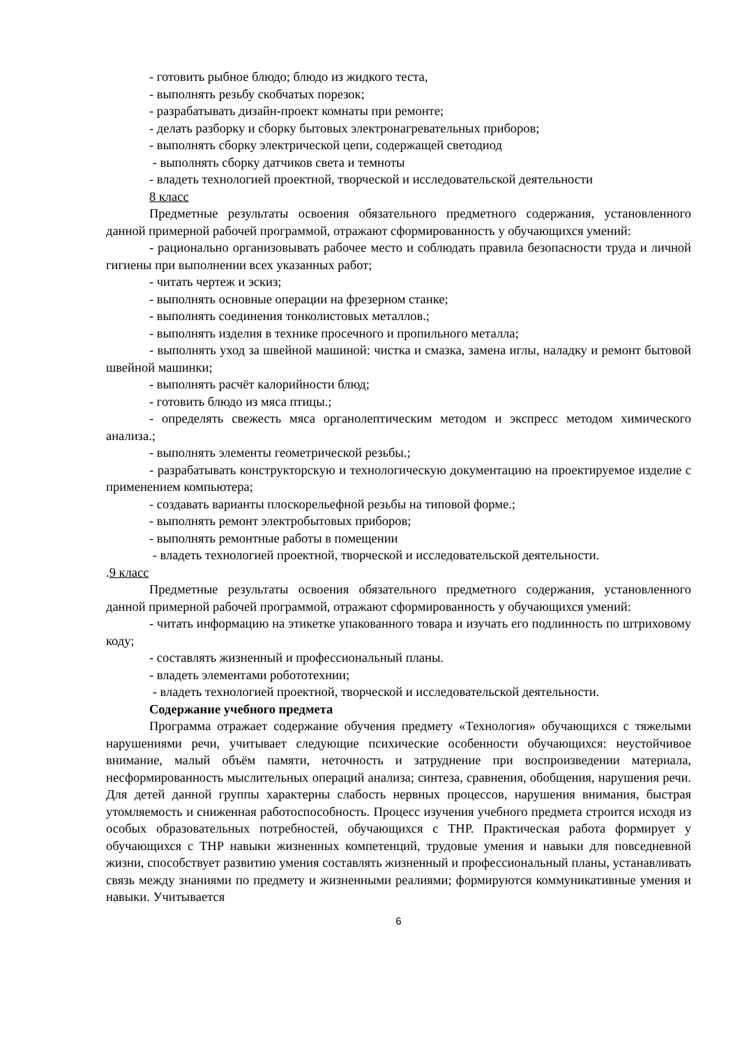- готовить рыбное блюдо; блюдо из жидкого теста,
- выполнять резьбу скобчатых порезок;
- разрабатывать дизайн-проект комнаты при ремонте;
- делать разборку и сборку бытовых электронагревательных приборов;
- выполнять сборку электрической цепи, содержащей светодиод
- выполнять сборку датчиков света и темноты
- владеть технологией проектной, творческой и исследовательской деятельности
8 класс
Предметные результаты освоения обязательного предметного содержания, установленного данной примерной рабочей программой, отражают сформированность у обучающихся умений:
- рационально организовывать рабочее место и соблюдать правила безопасности труда и личной гигиены при выполнении всех указанных работ;
- читать чертеж и эскиз;
- выполнять основные операции на фрезерном станке;
- выполнять соединения тонколистовых металлов.;
- выполнять изделия в технике просечного и пропильного металла;
- выполнять уход за швейной машиной: чистка и смазка, замена иглы, наладку и ремонт бытовой швейной машинки;
- выполнять расчёт калорийности блюд;
- готовить блюдо из мяса птицы.;
- определять свежесть мяса органолептическим методом и экспресс методом химического анализа.;
- выполнять элементы геометрической резьбы.;
- разрабатывать конструкторскую и технологическую документацию на проектируемое изделие с применением компьютера;
- создавать варианты плоскорельефной резьбы на типовой форме.;
- выполнять ремонт электробытовых приборов;
- выполнять ремонтные работы в помещении
- владеть технологией проектной, творческой и исследовательской деятельности.
.9 класс
Предметные результаты освоения обязательного предметного содержания, установленного данной примерной рабочей программой, отражают сформированность у обучающихся умений:
- читать информацию на этикетке упакованного товара и изучать его подлинность по штриховому коду;
- составлять жизненный и профессиональный планы.
- владеть элементами робототехнии;
- владеть технологией проектной, творческой и исследовательской деятельности.
Содержание учебного предмета
Программа отражает содержание обучения предмету «Технология» обучающихся с тяжелыми нарушениями речи, учитывает следующие психические особенности обучающихся: неустойчивое внимание, малый объём памяти, неточность и затруднение при воспроизведении материала, несформированность мыслительных операций анализа; синтеза, сравнения, обобщения, нарушения речи. Для детей данной группы характерны слабость нервных процессов, нарушения внимания, быстрая утомляемость и сниженная работоспособность. Процесс изучения учебного предмета строится исходя из особых образовательных потребностей, обучающихся с ТНР. Практическая работа формирует у обучающихся с ТНР навыки жизненных компетенций, трудовые умения и навыки для повседневной жизни, способствует развитию умения составлять жизненный и профессиональный планы, устанавливать связь между знаниями по предмету и жизненными реалиями; формируются коммуникативные умения и навыки. Учитывается
6